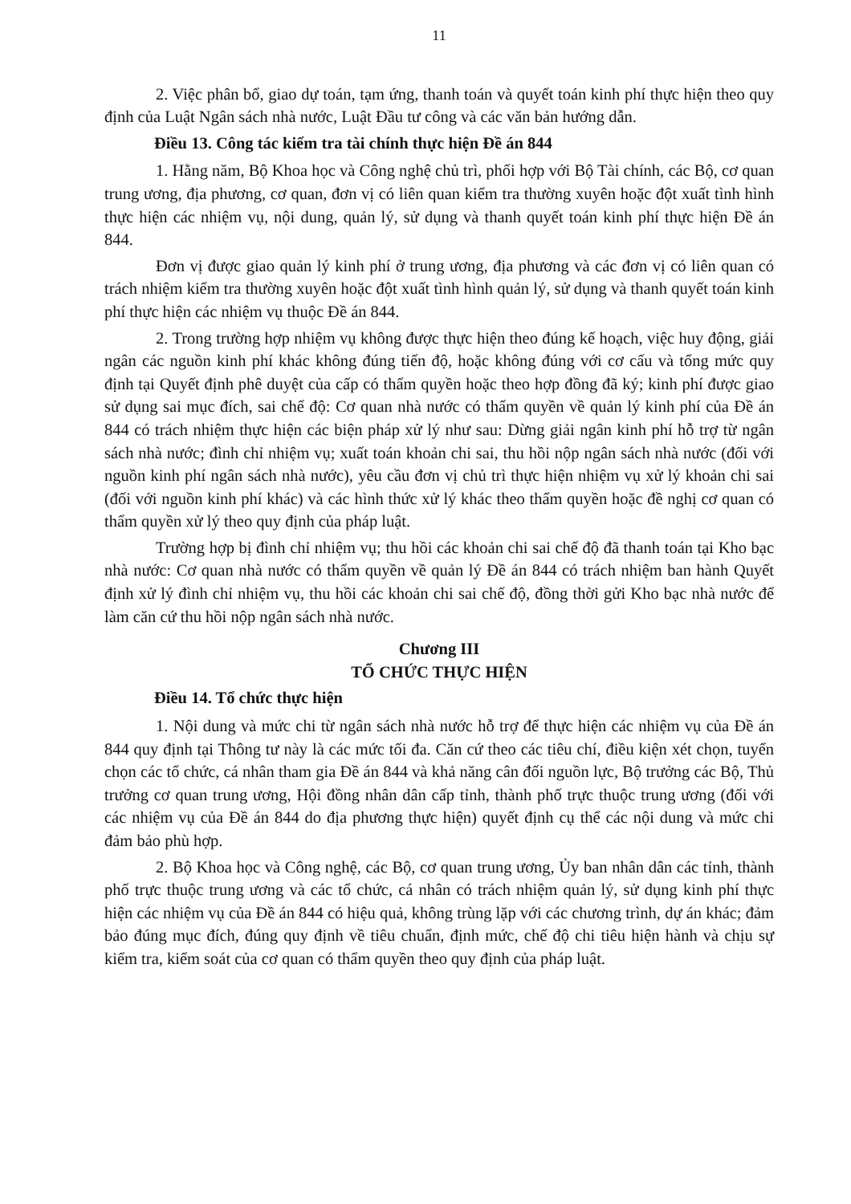11
2. Việc phân bổ, giao dự toán, tạm ứng, thanh toán và quyết toán kinh phí thực hiện theo quy định của Luật Ngân sách nhà nước, Luật Đầu tư công và các văn bản hướng dẫn.
Điều 13. Công tác kiểm tra tài chính thực hiện Đề án 844
1. Hằng năm, Bộ Khoa học và Công nghệ chủ trì, phối hợp với Bộ Tài chính, các Bộ, cơ quan trung ương, địa phương, cơ quan, đơn vị có liên quan kiểm tra thường xuyên hoặc đột xuất tình hình thực hiện các nhiệm vụ, nội dung, quản lý, sử dụng và thanh quyết toán kinh phí thực hiện Đề án 844.
Đơn vị được giao quản lý kinh phí ở trung ương, địa phương và các đơn vị có liên quan có trách nhiệm kiểm tra thường xuyên hoặc đột xuất tình hình quản lý, sử dụng và thanh quyết toán kinh phí thực hiện các nhiệm vụ thuộc Đề án 844.
2. Trong trường hợp nhiệm vụ không được thực hiện theo đúng kế hoạch, việc huy động, giải ngân các nguồn kinh phí khác không đúng tiến độ, hoặc không đúng với cơ cấu và tổng mức quy định tại Quyết định phê duyệt của cấp có thẩm quyền hoặc theo hợp đồng đã ký; kinh phí được giao sử dụng sai mục đích, sai chế độ: Cơ quan nhà nước có thẩm quyền về quản lý kinh phí của Đề án 844 có trách nhiệm thực hiện các biện pháp xử lý như sau: Dừng giải ngân kinh phí hỗ trợ từ ngân sách nhà nước; đình chỉ nhiệm vụ; xuất toán khoản chi sai, thu hồi nộp ngân sách nhà nước (đối với nguồn kinh phí ngân sách nhà nước), yêu cầu đơn vị chủ trì thực hiện nhiệm vụ xử lý khoản chi sai (đối với nguồn kinh phí khác) và các hình thức xử lý khác theo thẩm quyền hoặc đề nghị cơ quan có thẩm quyền xử lý theo quy định của pháp luật.
Trường hợp bị đình chỉ nhiệm vụ; thu hồi các khoản chi sai chế độ đã thanh toán tại Kho bạc nhà nước: Cơ quan nhà nước có thẩm quyền về quản lý Đề án 844 có trách nhiệm ban hành Quyết định xử lý đình chỉ nhiệm vụ, thu hồi các khoản chi sai chế độ, đồng thời gửi Kho bạc nhà nước để làm căn cứ thu hồi nộp ngân sách nhà nước.
Chương III
TỔ CHỨC THỰC HIỆN
Điều 14. Tổ chức thực hiện
1. Nội dung và mức chi từ ngân sách nhà nước hỗ trợ để thực hiện các nhiệm vụ của Đề án 844 quy định tại Thông tư này là các mức tối đa. Căn cứ theo các tiêu chí, điều kiện xét chọn, tuyển chọn các tổ chức, cá nhân tham gia Đề án 844 và khả năng cân đối nguồn lực, Bộ trưởng các Bộ, Thủ trưởng cơ quan trung ương, Hội đồng nhân dân cấp tỉnh, thành phố trực thuộc trung ương (đối với các nhiệm vụ của Đề án 844 do địa phương thực hiện) quyết định cụ thể các nội dung và mức chi đảm bảo phù hợp.
2. Bộ Khoa học và Công nghệ, các Bộ, cơ quan trung ương, Ủy ban nhân dân các tỉnh, thành phố trực thuộc trung ương và các tổ chức, cá nhân có trách nhiệm quản lý, sử dụng kinh phí thực hiện các nhiệm vụ của Đề án 844 có hiệu quả, không trùng lặp với các chương trình, dự án khác; đảm bảo đúng mục đích, đúng quy định về tiêu chuẩn, định mức, chế độ chi tiêu hiện hành và chịu sự kiểm tra, kiểm soát của cơ quan có thẩm quyền theo quy định của pháp luật.